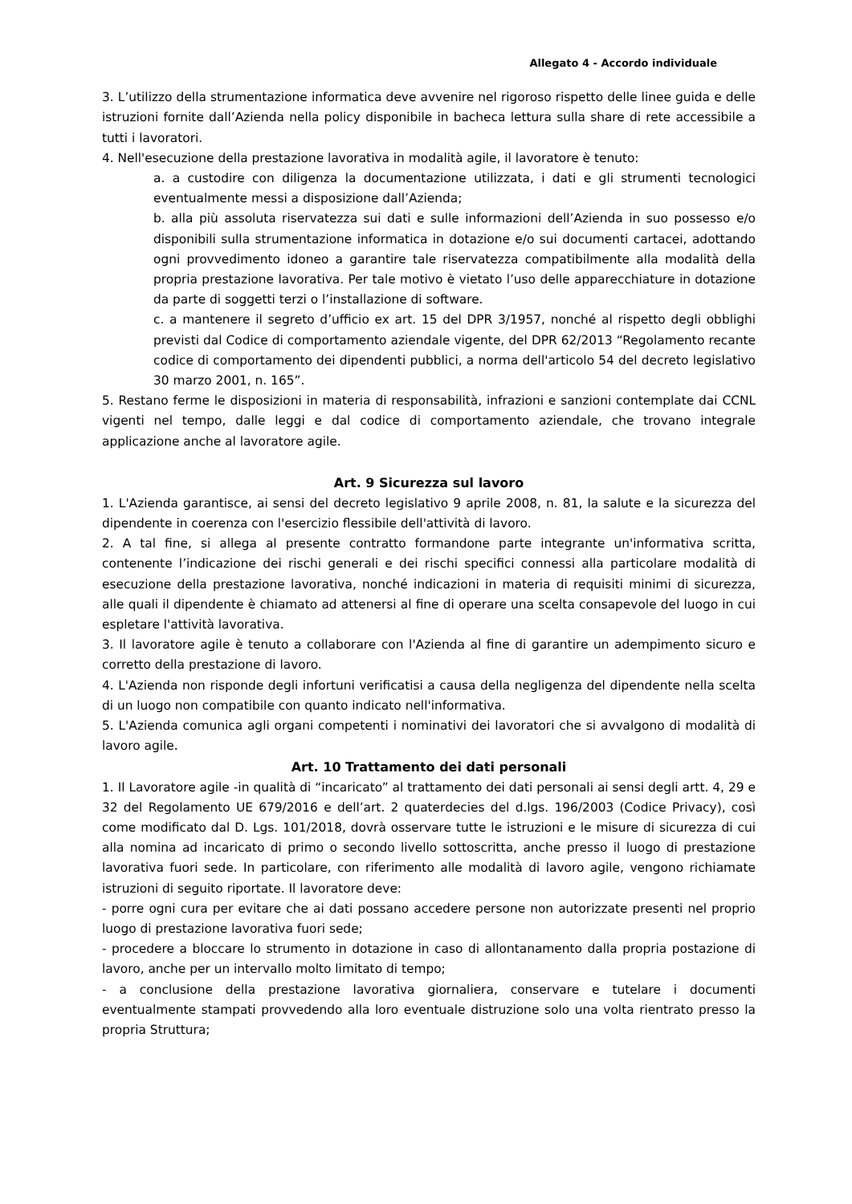Allegato 4 - Accordo individuale
3. L’utilizzo della strumentazione informatica deve avvenire nel rigoroso rispetto delle linee guida e delle istruzioni fornite dall’Azienda nella policy disponibile in bacheca lettura sulla share di rete accessibile a tutti i lavoratori.
4. Nell'esecuzione della prestazione lavorativa in modalità agile, il lavoratore è tenuto:
a. a custodire con diligenza la documentazione utilizzata, i dati e gli strumenti tecnologici eventualmente messi a disposizione dall’Azienda;
b. alla più assoluta riservatezza sui dati e sulle informazioni dell’Azienda in suo possesso e/o disponibili sulla strumentazione informatica in dotazione e/o sui documenti cartacei, adottando ogni provvedimento idoneo a garantire tale riservatezza compatibilmente alla modalità della propria prestazione lavorativa. Per tale motivo è vietato l’uso delle apparecchiature in dotazione da parte di soggetti terzi o l’installazione di software.
c. a mantenere il segreto d’ufficio ex art. 15 del DPR 3/1957, nonché al rispetto degli obblighi previsti dal Codice di comportamento aziendale vigente, del DPR 62/2013 “Regolamento recante codice di comportamento dei dipendenti pubblici, a norma dell'articolo 54 del decreto legislativo 30 marzo 2001, n. 165”.
5. Restano ferme le disposizioni in materia di responsabilità, infrazioni e sanzioni contemplate dai CCNL vigenti nel tempo, dalle leggi e dal codice di comportamento aziendale, che trovano integrale applicazione anche al lavoratore agile.
Art. 9 Sicurezza sul lavoro
1. L'Azienda garantisce, ai sensi del decreto legislativo 9 aprile 2008, n. 81, la salute e la sicurezza del dipendente in coerenza con l'esercizio flessibile dell'attività di lavoro.
2. A tal fine, si allega al presente contratto formandone parte integrante un'informativa scritta, contenente l’indicazione dei rischi generali e dei rischi specifici connessi alla particolare modalità di esecuzione della prestazione lavorativa, nonché indicazioni in materia di requisiti minimi di sicurezza, alle quali il dipendente è chiamato ad attenersi al fine di operare una scelta consapevole del luogo in cui espletare l'attività lavorativa.
3. Il lavoratore agile è tenuto a collaborare con l'Azienda al fine di garantire un adempimento sicuro e corretto della prestazione di lavoro.
4. L'Azienda non risponde degli infortuni verificatisi a causa della negligenza del dipendente nella scelta di un luogo non compatibile con quanto indicato nell'informativa.
5. L'Azienda comunica agli organi competenti i nominativi dei lavoratori che si avvalgono di modalità di lavoro agile.
Art. 10 Trattamento dei dati personali
1. Il Lavoratore agile -in qualità di “incaricato” al trattamento dei dati personali ai sensi degli artt. 4, 29 e 32 del Regolamento UE 679/2016 e dell’art. 2 quaterdecies del d.lgs. 196/2003 (Codice Privacy), così come modificato dal D. Lgs. 101/2018, dovrà osservare tutte le istruzioni e le misure di sicurezza di cui alla nomina ad incaricato di primo o secondo livello sottoscritta, anche presso il luogo di prestazione lavorativa fuori sede. In particolare, con riferimento alle modalità di lavoro agile, vengono richiamate istruzioni di seguito riportate. Il lavoratore deve:
- porre ogni cura per evitare che ai dati possano accedere persone non autorizzate presenti nel proprio luogo di prestazione lavorativa fuori sede;
- procedere a bloccare lo strumento in dotazione in caso di allontanamento dalla propria postazione di lavoro, anche per un intervallo molto limitato di tempo;
- a conclusione della prestazione lavorativa giornaliera, conservare e tutelare i documenti eventualmente stampati provvedendo alla loro eventuale distruzione solo una volta rientrato presso la propria Struttura;